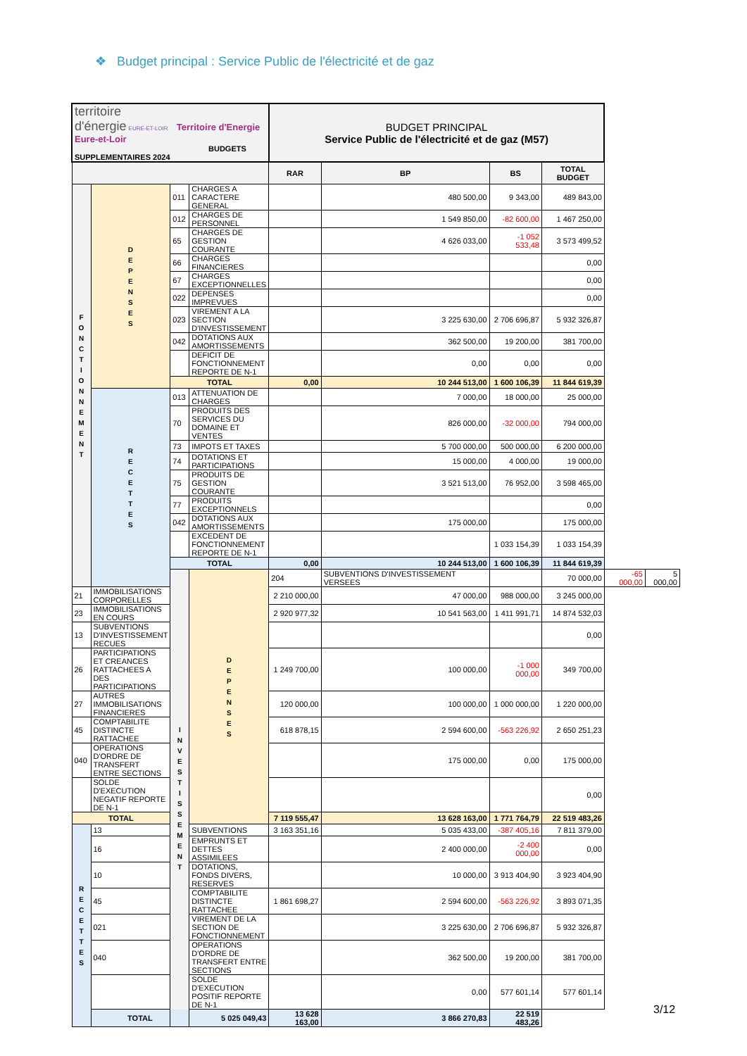❖ Budget principal : Service Public de l'électricité et de gaz
| territoire d'énergie EURE-ET-LOIR Territoire d'Energie Eure-et-Loir BUDGETS SUPPLEMENTAIRES 2024 | | | | BUDGET PRINCIPAL Service Public de l'électricité et de gaz (M57) | | | | | |
| | | | | RAR | BP | BS | TOTAL BUDGET | | |
| F O N C T I O N N E M E N T | D E P E N S E S | 011 | CHARGES A CARACTERE GENERAL | | 480 500,00 | 9 343,00 | 489 843,00 | | |
| | | 012 | CHARGES DE PERSONNEL | | 1 549 850,00 | -82 600,00 | 1 467 250,00 | | |
| | | 65 | CHARGES DE GESTION COURANTE | | 4 626 033,00 | -1 052 533,48 | 3 573 499,52 | | |
| | | 66 | CHARGES FINANCIERES | | | | 0,00 | | |
| | | 67 | CHARGES EXCEPTIONNELLES | | | | 0,00 | | |
| | | 022 | DEPENSES IMPREVUES | | | | 0,00 | | |
| | | 023 | VIREMENT A LA SECTION D'INVESTISSEMENT | | 3 225 630,00 | 2 706 696,87 | 5 932 326,87 | | |
| | | 042 | DOTATIONS AUX AMORTISSEMENTS | | 362 500,00 | 19 200,00 | 381 700,00 | | |
| | | | DEFICIT DE FONCTIONNEMENT REPORTE DE N-1 | | 0,00 | 0,00 | 0,00 | | |
| | | TOTAL | | 0,00 | 10 244 513,00 | 1 600 106,39 | 11 844 619,39 | | |
| | R E C E T T E S | 013 | ATTENUATION DE CHARGES | | 7 000,00 | 18 000,00 | 25 000,00 | | |
| | | 70 | PRODUITS DES SERVICES DU DOMAINE ET VENTES | | 826 000,00 | -32 000,00 | 794 000,00 | | |
| | | 73 | IMPOTS ET TAXES | | 5 700 000,00 | 500 000,00 | 6 200 000,00 | | |
| | | 74 | DOTATIONS ET PARTICIPATIONS | | 15 000,00 | 4 000,00 | 19 000,00 | | |
| | | 75 | PRODUITS DE GESTION COURANTE | | 3 521 513,00 | 76 952,00 | 3 598 465,00 | | |
| | | 77 | PRODUITS EXCEPTIONNELS | | | | 0,00 | | |
| | | 042 | DOTATIONS AUX AMORTISSEMENTS | | 175 000,00 | | 175 000,00 | | |
| | | | EXCEDENT DE FONCTIONNEMENT REPORTE DE N-1 | | | 1 033 154,39 | 1 033 154,39 | | |
| | | TOTAL | | 0,00 | 10 244 513,00 | 1 600 106,39 | 11 844 619,39 | | |
| | | I N V E S T I S S E M E N T | D E P E N S E S | 204 | SUBVENTIONS D'INVESTISSEMENT VERSEES | | 70 000,00 | -65 000,00 | 5 000,00 |
| 21 | IMMOBILISATIONS CORPORELLES | | | 2 210 000,00 | 47 000,00 | 988 000,00 | 3 245 000,00 | | |
| 23 | IMMOBILISATIONS EN COURS | | | 2 920 977,32 | 10 541 563,00 | 1 411 991,71 | 14 874 532,03 | | |
| 13 | SUBVENTIONS D'INVESTISSEMENT RECUES | | | | | | 0,00 | | |
| 26 | PARTICIPATIONS ET CREANCES RATTACHEES A DES PARTICIPATIONS | | | 1 249 700,00 | 100 000,00 | -1 000 000,00 | 349 700,00 | | |
| 27 | AUTRES IMMOBILISATIONS FINANCIERES | | | 120 000,00 | 100 000,00 | 1 000 000,00 | 1 220 000,00 | | |
| 45 | COMPTABILITE DISTINCTE RATTACHEE | | | 618 878,15 | 2 594 600,00 | -563 226,92 | 2 650 251,23 | | |
| 040 | OPERATIONS D'ORDRE DE TRANSFERT ENTRE SECTIONS | | | | 175 000,00 | 0,00 | 175 000,00 | | |
| | SOLDE D'EXECUTION NEGATIF REPORTE DE N-1 | | | | | | 0,00 | | |
| TOTAL | | | | 7 119 555,47 | 13 628 163,00 | 1 771 764,79 | 22 519 483,26 | | |
| R E C E T T E S | 13 | | SUBVENTIONS | 3 163 351,16 | 5 035 433,00 | -387 405,16 | 7 811 379,00 | | |
| | 16 | | EMPRUNTS ET DETTES ASSIMILEES | | 2 400 000,00 | -2 400 000,00 | 0,00 | | |
| | 10 | | DOTATIONS, FONDS DIVERS, RESERVES | | 10 000,00 | 3 913 404,90 | 3 923 404,90 | | |
| | 45 | | COMPTABILITE DISTINCTE RATTACHEE | 1 861 698,27 | 2 594 600,00 | -563 226,92 | 3 893 071,35 | | |
| | 021 | | VIREMENT DE LA SECTION DE FONCTIONNEMENT | | 3 225 630,00 | 2 706 696,87 | 5 932 326,87 | | |
| | 040 | | OPERATIONS D'ORDRE DE TRANSFERT ENTRE SECTIONS | | 362 500,00 | 19 200,00 | 381 700,00 | | |
| | | | SOLDE D'EXECUTION POSITIF REPORTE DE N-1 | | 0,00 | 577 601,14 | 577 601,14 | | |
| | TOTAL | | 5 025 049,43 | 13 628 163,00 | 3 866 270,83 | 22 519 483,26 | | | |
3/12